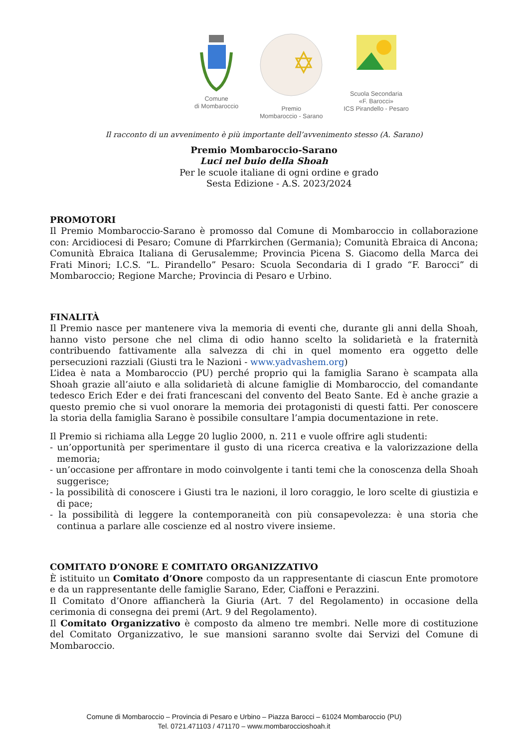Comune
di Mombaroccio
Premio
Mombaroccio - Sarano
Scuola Secondaria
«F. Barocci»
ICS Pirandello - Pesaro
Il racconto di un avvenimento è più importante dell’avvenimento stesso (A. Sarano)
Premio Mombaroccio-Sarano
Luci nel buio della Shoah
Per le scuole italiane di ogni ordine e grado
Sesta Edizione - A.S. 2023/2024
PROMOTORI
Il Premio Mombaroccio-Sarano è promosso dal Comune di Mombaroccio in collaborazione con: Arcidiocesi di Pesaro; Comune di Pfarrkirchen (Germania); Comunità Ebraica di Ancona; Comunità Ebraica Italiana di Gerusalemme; Provincia Picena S. Giacomo della Marca dei Frati Minori; I.C.S. “L. Pirandello” Pesaro: Scuola Secondaria di I grado “F. Barocci” di Mombaroccio; Regione Marche; Provincia di Pesaro e Urbino.
FINALITÀ
Il Premio nasce per mantenere viva la memoria di eventi che, durante gli anni della Shoah, hanno visto persone che nel clima di odio hanno scelto la solidarietà e la fraternità contribuendo fattivamente alla salvezza di chi in quel momento era oggetto delle persecuzioni razziali (Giusti tra le Nazioni - www.yadvashem.org)
L’idea è nata a Mombaroccio (PU) perché proprio qui la famiglia Sarano è scampata alla Shoah grazie all’aiuto e alla solidarietà di alcune famiglie di Mombaroccio, del comandante tedesco Erich Eder e dei frati francescani del convento del Beato Sante. Ed è anche grazie a questo premio che si vuol onorare la memoria dei protagonisti di questi fatti. Per conoscere la storia della famiglia Sarano è possibile consultare l’ampia documentazione in rete.
Il Premio si richiama alla Legge 20 luglio 2000, n. 211 e vuole offrire agli studenti:
- un’opportunità per sperimentare il gusto di una ricerca creativa e la valorizzazione della memoria;
- un’occasione per affrontare in modo coinvolgente i tanti temi che la conoscenza della Shoah suggerisce;
- la possibilità di conoscere i Giusti tra le nazioni, il loro coraggio, le loro scelte di giustizia e di pace;
- la possibilità di leggere la contemporaneità con più consapevolezza: è una storia che continua a parlare alle coscienze ed al nostro vivere insieme.
COMITATO D’ONORE E COMITATO ORGANIZZATIVO
È istituito un Comitato d’Onore composto da un rappresentante di ciascun Ente promotore e da un rappresentante delle famiglie Sarano, Eder, Ciaffoni e Perazzini.
Il Comitato d’Onore affiancherà la Giuria (Art. 7 del Regolamento) in occasione della cerimonia di consegna dei premi (Art. 9 del Regolamento).
Il Comitato Organizzativo è composto da almeno tre membri. Nelle more di costituzione del Comitato Organizzativo, le sue mansioni saranno svolte dai Servizi del Comune di Mombaroccio.
Comune di Mombaroccio – Provincia di Pesaro e Urbino – Piazza Barocci – 61024 Mombaroccio (PU)
Tel. 0721.471103 / 471170 – www.mombaroccioshoah.it